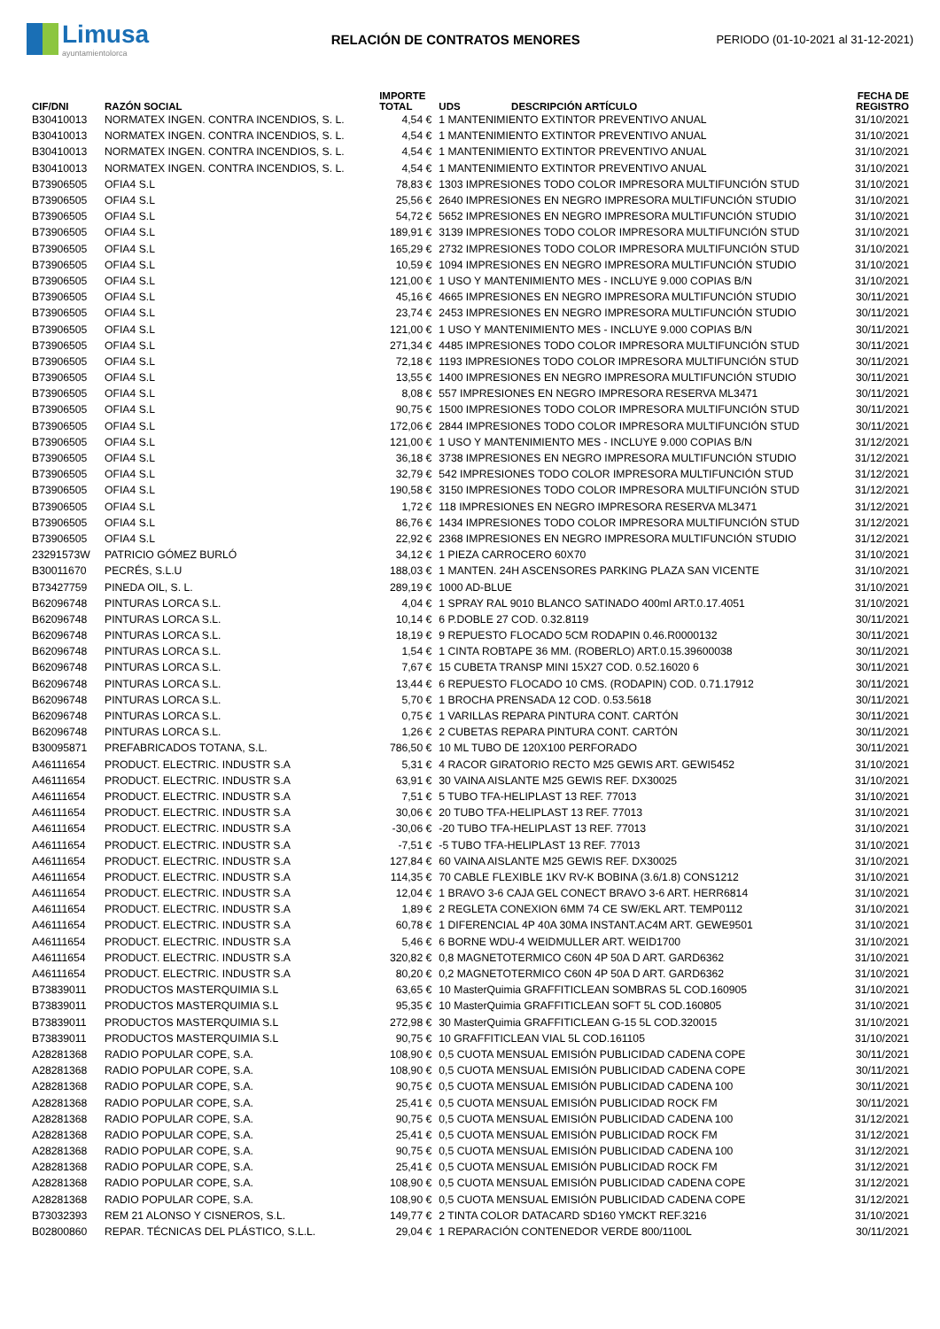Limusa
ayuntamientolorca
RELACIÓN DE CONTRATOS MENORES
PERIODO (01-10-2021 al 31-12-2021)
| CIF/DNI | RAZÓN SOCIAL | IMPORTE TOTAL | UDS | DESCRIPCIÓN ARTÍCULO | FECHA DE REGISTRO |
| --- | --- | --- | --- | --- | --- |
| B30410013 | NORMATEX INGEN. CONTRA INCENDIOS, S. L. | 4,54 € | 1 MANTENIMIENTO EXTINTOR PREVENTIVO ANUAL | | 31/10/2021 |
| B30410013 | NORMATEX INGEN. CONTRA INCENDIOS, S. L. | 4,54 € | 1 MANTENIMIENTO EXTINTOR PREVENTIVO ANUAL | | 31/10/2021 |
| B30410013 | NORMATEX INGEN. CONTRA INCENDIOS, S. L. | 4,54 € | 1 MANTENIMIENTO EXTINTOR PREVENTIVO ANUAL | | 31/10/2021 |
| B30410013 | NORMATEX INGEN. CONTRA INCENDIOS, S. L. | 4,54 € | 1 MANTENIMIENTO EXTINTOR PREVENTIVO ANUAL | | 31/10/2021 |
| B73906505 | OFIA4 S.L | 78,83 € | 1303 IMPRESIONES TODO COLOR IMPRESORA MULTIFUNCIÓN STUD | | 31/10/2021 |
| B73906505 | OFIA4 S.L | 25,56 € | 2640 IMPRESIONES EN NEGRO IMPRESORA MULTIFUNCIÓN STUDIO | | 31/10/2021 |
| B73906505 | OFIA4 S.L | 54,72 € | 5652 IMPRESIONES EN NEGRO IMPRESORA MULTIFUNCIÓN STUDIO | | 31/10/2021 |
| B73906505 | OFIA4 S.L | 189,91 € | 3139 IMPRESIONES TODO COLOR IMPRESORA MULTIFUNCIÓN STUD | | 31/10/2021 |
| B73906505 | OFIA4 S.L | 165,29 € | 2732 IMPRESIONES TODO COLOR IMPRESORA MULTIFUNCIÓN STUD | | 31/10/2021 |
| B73906505 | OFIA4 S.L | 10,59 € | 1094 IMPRESIONES EN NEGRO IMPRESORA MULTIFUNCIÓN STUDIO | | 31/10/2021 |
| B73906505 | OFIA4 S.L | 121,00 € | 1 USO Y MANTENIMIENTO MES - INCLUYE 9.000 COPIAS B/N | | 31/10/2021 |
| B73906505 | OFIA4 S.L | 45,16 € | 4665 IMPRESIONES EN NEGRO IMPRESORA MULTIFUNCIÓN STUDIO | | 30/11/2021 |
| B73906505 | OFIA4 S.L | 23,74 € | 2453 IMPRESIONES EN NEGRO IMPRESORA MULTIFUNCIÓN STUDIO | | 30/11/2021 |
| B73906505 | OFIA4 S.L | 121,00 € | 1 USO Y MANTENIMIENTO MES - INCLUYE 9.000 COPIAS B/N | | 30/11/2021 |
| B73906505 | OFIA4 S.L | 271,34 € | 4485 IMPRESIONES TODO COLOR IMPRESORA MULTIFUNCIÓN STUD | | 30/11/2021 |
| B73906505 | OFIA4 S.L | 72,18 € | 1193 IMPRESIONES TODO COLOR IMPRESORA MULTIFUNCIÓN STUD | | 30/11/2021 |
| B73906505 | OFIA4 S.L | 13,55 € | 1400 IMPRESIONES EN NEGRO IMPRESORA MULTIFUNCIÓN STUDIO | | 30/11/2021 |
| B73906505 | OFIA4 S.L | 8,08 € | 557 IMPRESIONES EN NEGRO IMPRESORA RESERVA ML3471 | | 30/11/2021 |
| B73906505 | OFIA4 S.L | 90,75 € | 1500 IMPRESIONES TODO COLOR IMPRESORA MULTIFUNCIÓN STUD | | 30/11/2021 |
| B73906505 | OFIA4 S.L | 172,06 € | 2844 IMPRESIONES TODO COLOR IMPRESORA MULTIFUNCIÓN STUD | | 30/11/2021 |
| B73906505 | OFIA4 S.L | 121,00 € | 1 USO Y MANTENIMIENTO MES - INCLUYE 9.000 COPIAS B/N | | 31/12/2021 |
| B73906505 | OFIA4 S.L | 36,18 € | 3738 IMPRESIONES EN NEGRO IMPRESORA MULTIFUNCIÓN STUDIO | | 31/12/2021 |
| B73906505 | OFIA4 S.L | 32,79 € | 542 IMPRESIONES TODO COLOR IMPRESORA MULTIFUNCIÓN STUD | | 31/12/2021 |
| B73906505 | OFIA4 S.L | 190,58 € | 3150 IMPRESIONES TODO COLOR IMPRESORA MULTIFUNCIÓN STUD | | 31/12/2021 |
| B73906505 | OFIA4 S.L | 1,72 € | 118 IMPRESIONES EN NEGRO IMPRESORA RESERVA ML3471 | | 31/12/2021 |
| B73906505 | OFIA4 S.L | 86,76 € | 1434 IMPRESIONES TODO COLOR IMPRESORA MULTIFUNCIÓN STUD | | 31/12/2021 |
| B73906505 | OFIA4 S.L | 22,92 € | 2368 IMPRESIONES EN NEGRO IMPRESORA MULTIFUNCIÓN STUDIO | | 31/12/2021 |
| 23291573W | PATRICIO GÓMEZ BURLÓ | 34,12 € | 1 PIEZA CARROCERO 60X70 | | 31/10/2021 |
| B30011670 | PECRÉS, S.L.U | 188,03 € | 1 MANTEN. 24H ASCENSORES PARKING PLAZA SAN VICENTE | | 31/10/2021 |
| B73427759 | PINEDA OIL, S. L. | 289,19 € | 1000 AD-BLUE | | 31/10/2021 |
| B62096748 | PINTURAS LORCA S.L. | 4,04 € | 1 SPRAY RAL 9010 BLANCO SATINADO 400ml ART.0.17.4051 | | 31/10/2021 |
| B62096748 | PINTURAS LORCA S.L. | 10,14 € | 6 P.DOBLE 27 COD. 0.32.8119 | | 30/11/2021 |
| B62096748 | PINTURAS LORCA S.L. | 18,19 € | 9 REPUESTO FLOCADO 5CM RODAPIN 0.46.R0000132 | | 30/11/2021 |
| B62096748 | PINTURAS LORCA S.L. | 1,54 € | 1 CINTA ROBTAPE 36 MM. (ROBERLO) ART.0.15.39600038 | | 30/11/2021 |
| B62096748 | PINTURAS LORCA S.L. | 7,67 € | 15 CUBETA TRANSP MINI 15X27 COD. 0.52.16020 6 | | 30/11/2021 |
| B62096748 | PINTURAS LORCA S.L. | 13,44 € | 6 REPUESTO FLOCADO 10 CMS. (RODAPIN) COD. 0.71.17912 | | 30/11/2021 |
| B62096748 | PINTURAS LORCA S.L. | 5,70 € | 1 BROCHA PRENSADA 12 COD. 0.53.5618 | | 30/11/2021 |
| B62096748 | PINTURAS LORCA S.L. | 0,75 € | 1 VARILLAS REPARA PINTURA CONT. CARTÓN | | 30/11/2021 |
| B62096748 | PINTURAS LORCA S.L. | 1,26 € | 2 CUBETAS REPARA PINTURA CONT. CARTÓN | | 30/11/2021 |
| B30095871 | PREFABRICADOS TOTANA, S.L. | 786,50 € | 10 ML TUBO DE 120X100 PERFORADO | | 30/11/2021 |
| A46111654 | PRODUCT. ELECTRIC. INDUSTR S.A | 5,31 € | 4 RACOR GIRATORIO RECTO M25 GEWIS ART. GEWI5452 | | 31/10/2021 |
| A46111654 | PRODUCT. ELECTRIC. INDUSTR S.A | 63,91 € | 30 VAINA AISLANTE M25 GEWIS REF. DX30025 | | 31/10/2021 |
| A46111654 | PRODUCT. ELECTRIC. INDUSTR S.A | 7,51 € | 5 TUBO TFA-HELIPLAST 13 REF. 77013 | | 31/10/2021 |
| A46111654 | PRODUCT. ELECTRIC. INDUSTR S.A | 30,06 € | 20 TUBO TFA-HELIPLAST 13 REF. 77013 | | 31/10/2021 |
| A46111654 | PRODUCT. ELECTRIC. INDUSTR S.A | -30,06 € | -20 TUBO TFA-HELIPLAST 13 REF. 77013 | | 31/10/2021 |
| A46111654 | PRODUCT. ELECTRIC. INDUSTR S.A | -7,51 € | -5 TUBO TFA-HELIPLAST 13 REF. 77013 | | 31/10/2021 |
| A46111654 | PRODUCT. ELECTRIC. INDUSTR S.A | 127,84 € | 60 VAINA AISLANTE M25 GEWIS REF. DX30025 | | 31/10/2021 |
| A46111654 | PRODUCT. ELECTRIC. INDUSTR S.A | 114,35 € | 70 CABLE FLEXIBLE 1KV RV-K BOBINA (3.6/1.8) CONS1212 | | 31/10/2021 |
| A46111654 | PRODUCT. ELECTRIC. INDUSTR S.A | 12,04 € | 1 BRAVO 3-6 CAJA GEL CONECT BRAVO 3-6 ART. HERR6814 | | 31/10/2021 |
| A46111654 | PRODUCT. ELECTRIC. INDUSTR S.A | 1,89 € | 2 REGLETA CONEXION 6MM 74 CE SW/EKL ART. TEMP0112 | | 31/10/2021 |
| A46111654 | PRODUCT. ELECTRIC. INDUSTR S.A | 60,78 € | 1 DIFERENCIAL 4P 40A 30MA INSTANT.AC4M ART. GEWE9501 | | 31/10/2021 |
| A46111654 | PRODUCT. ELECTRIC. INDUSTR S.A | 5,46 € | 6 BORNE WDU-4 WEIDMULLER ART. WEID1700 | | 31/10/2021 |
| A46111654 | PRODUCT. ELECTRIC. INDUSTR S.A | 320,82 € | 0,8 MAGNETOTERMICO C60N 4P 50A D ART. GARD6362 | | 31/10/2021 |
| A46111654 | PRODUCT. ELECTRIC. INDUSTR S.A | 80,20 € | 0,2 MAGNETOTERMICO C60N 4P 50A D ART. GARD6362 | | 31/10/2021 |
| B73839011 | PRODUCTOS MASTERQUIMIA S.L | 63,65 € | 10 MasterQuimia GRAFFITICLEAN SOMBRAS 5L COD.160905 | | 31/10/2021 |
| B73839011 | PRODUCTOS MASTERQUIMIA S.L | 95,35 € | 10 MasterQuimia GRAFFITICLEAN SOFT 5L COD.160805 | | 31/10/2021 |
| B73839011 | PRODUCTOS MASTERQUIMIA S.L | 272,98 € | 30 MasterQuimia GRAFFITICLEAN G-15 5L COD.320015 | | 31/10/2021 |
| B73839011 | PRODUCTOS MASTERQUIMIA S.L | 90,75 € | 10 GRAFFITICLEAN VIAL 5L COD.161105 | | 31/10/2021 |
| A28281368 | RADIO POPULAR COPE, S.A. | 108,90 € | 0,5 CUOTA MENSUAL EMISIÓN PUBLICIDAD CADENA COPE | | 30/11/2021 |
| A28281368 | RADIO POPULAR COPE, S.A. | 108,90 € | 0,5 CUOTA MENSUAL EMISIÓN PUBLICIDAD CADENA COPE | | 30/11/2021 |
| A28281368 | RADIO POPULAR COPE, S.A. | 90,75 € | 0,5 CUOTA MENSUAL EMISIÓN PUBLICIDAD CADENA 100 | | 30/11/2021 |
| A28281368 | RADIO POPULAR COPE, S.A. | 25,41 € | 0,5 CUOTA MENSUAL EMISIÓN PUBLICIDAD ROCK FM | | 30/11/2021 |
| A28281368 | RADIO POPULAR COPE, S.A. | 90,75 € | 0,5 CUOTA MENSUAL EMISIÓN PUBLICIDAD CADENA 100 | | 31/12/2021 |
| A28281368 | RADIO POPULAR COPE, S.A. | 25,41 € | 0,5 CUOTA MENSUAL EMISIÓN PUBLICIDAD ROCK FM | | 31/12/2021 |
| A28281368 | RADIO POPULAR COPE, S.A. | 90,75 € | 0,5 CUOTA MENSUAL EMISIÓN PUBLICIDAD CADENA 100 | | 31/12/2021 |
| A28281368 | RADIO POPULAR COPE, S.A. | 25,41 € | 0,5 CUOTA MENSUAL EMISIÓN PUBLICIDAD ROCK FM | | 31/12/2021 |
| A28281368 | RADIO POPULAR COPE, S.A. | 108,90 € | 0,5 CUOTA MENSUAL EMISIÓN PUBLICIDAD CADENA COPE | | 31/12/2021 |
| A28281368 | RADIO POPULAR COPE, S.A. | 108,90 € | 0,5 CUOTA MENSUAL EMISIÓN PUBLICIDAD CADENA COPE | | 31/12/2021 |
| B73032393 | REM 21 ALONSO Y CISNEROS, S.L. | 149,77 € | 2 TINTA COLOR DATACARD SD160 YMCKT REF.3216 | | 31/10/2021 |
| B02800860 | REPAR. TÉCNICAS DEL PLÁSTICO, S.L.L. | 29,04 € | 1 REPARACIÓN CONTENEDOR VERDE 800/1100L | | 30/11/2021 |